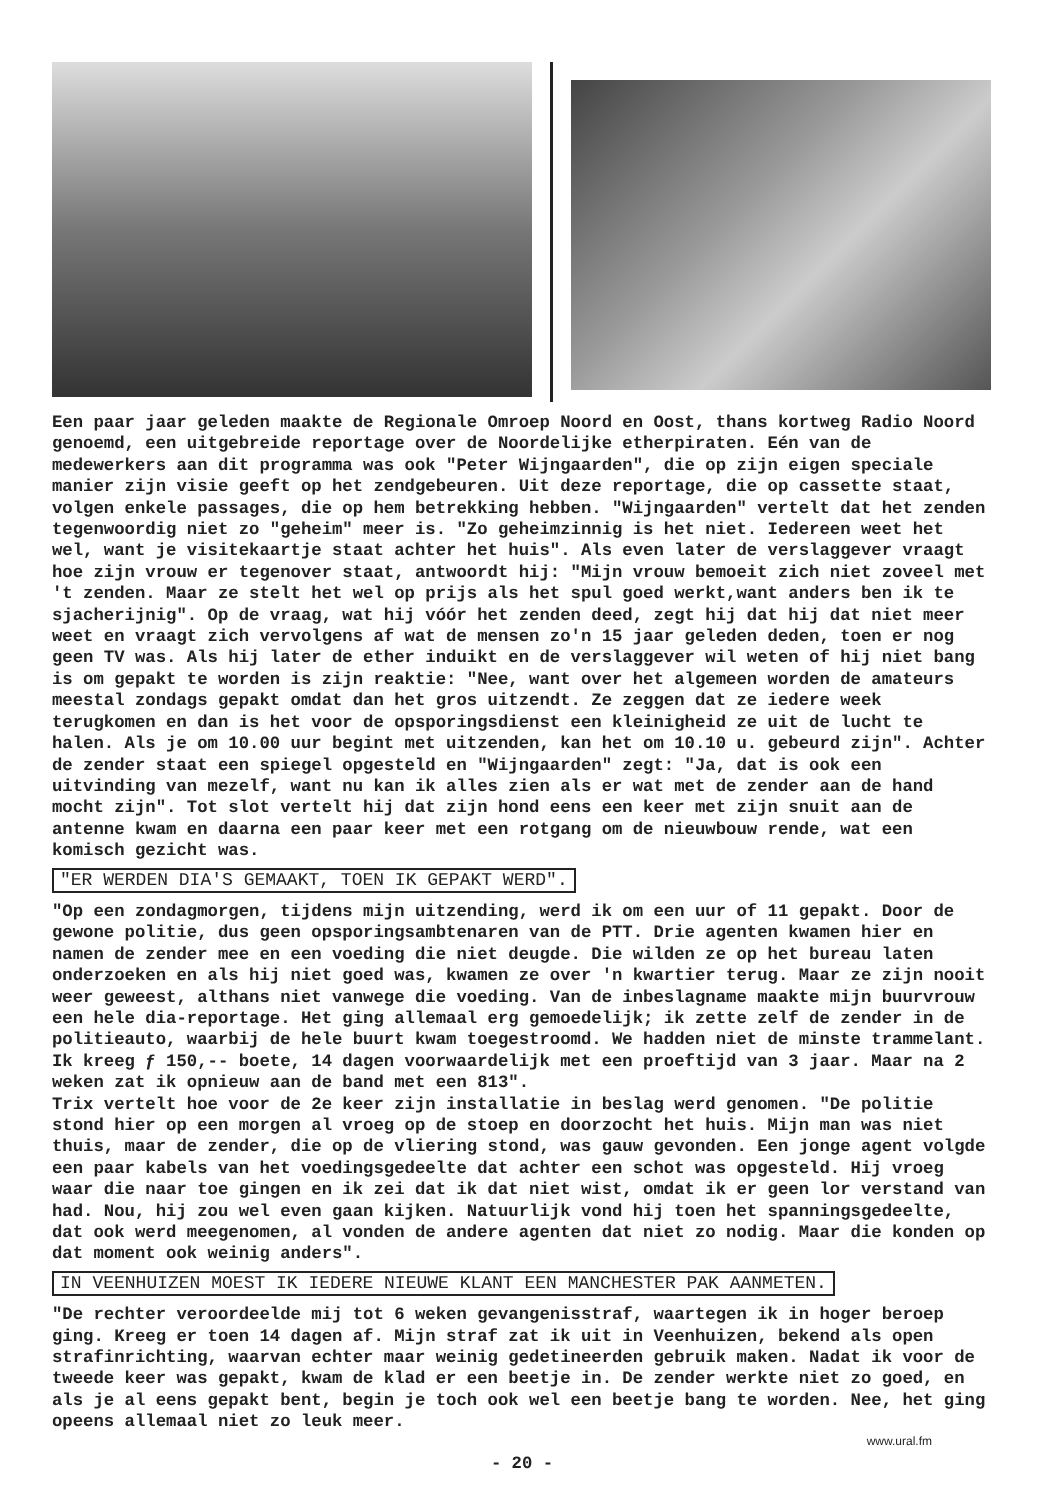Een paar jaar geleden maakte de Regionale Omroep Noord en Oost, thans kortweg Radio Noord genoemd, een uitgebreide reportage over de Noordelijke etherpiraten. Eén van de medewerkers aan dit programma was ook "Peter Wijngaarden", die op zijn eigen speciale manier zijn visie geeft op het zendgebeuren. Uit deze reportage, die op cassette staat, volgen enkele passages, die op hem betrekking hebben. "Wijngaarden" vertelt dat het zenden tegenwoordig niet zo "geheim" meer is. "Zo geheimzinnig is het niet. Iedereen weet het wel, want je visitekaartje staat achter het huis". Als even later de verslaggever vraagt hoe zijn vrouw er tegenover staat, antwoordt hij: "Mijn vrouw bemoeit zich niet zoveel met 't zenden. Maar ze stelt het wel op prijs als het spul goed werkt,want anders ben ik te sjacherijnig". Op de vraag, wat hij vóór het zenden deed, zegt hij dat hij dat niet meer weet en vraagt zich vervolgens af wat de mensen zo'n 15 jaar geleden deden, toen er nog geen TV was. Als hij later de ether induikt en de verslaggever wil weten of hij niet bang is om gepakt te worden is zijn reaktie: "Nee, want over het algemeen worden de amateurs meestal zondags gepakt omdat dan het gros uitzendt. Ze zeggen dat ze iedere week terugkomen en dan is het voor de opsporingsdienst een kleinigheid ze uit de lucht te halen. Als je om 10.00 uur begint met uitzenden, kan het om 10.10 u. gebeurd zijn". Achter de zender staat een spiegel opgesteld en "Wijngaarden" zegt: "Ja, dat is ook een uitvinding van mezelf, want nu kan ik alles zien als er wat met de zender aan de hand mocht zijn". Tot slot vertelt hij dat zijn hond eens een keer met zijn snuit aan de antenne kwam en daarna een paar keer met een rotgang om de nieuwbouw rende, wat een komisch gezicht was.
"ER WERDEN DIA'S GEMAAKT, TOEN IK GEPAKT WERD".
"Op een zondagmorgen, tijdens mijn uitzending, werd ik om een uur of 11 gepakt. Door de gewone politie, dus geen opsporingsambtenaren van de PTT. Drie agenten kwamen hier en namen de zender mee en een voeding die niet deugde. Die wilden ze op het bureau laten onderzoeken en als hij niet goed was, kwamen ze over 'n kwartier terug. Maar ze zijn nooit weer geweest, althans niet vanwege die voeding. Van de inbeslagname maakte mijn buurvrouw een hele dia-reportage. Het ging allemaal erg gemoedelijk; ik zette zelf de zender in de politieauto, waarbij de hele buurt kwam toegestroomd. We hadden niet de minste trammelant. Ik kreeg ƒ 150,-- boete, 14 dagen voorwaardelijk met een proeftijd van 3 jaar. Maar na 2 weken zat ik opnieuw aan de band met een 813".
Trix vertelt hoe voor de 2e keer zijn installatie in beslag werd genomen. "De politie stond hier op een morgen al vroeg op de stoep en doorzocht het huis. Mijn man was niet thuis, maar de zender, die op de vliering stond, was gauw gevonden. Een jonge agent volgde een paar kabels van het voedingsgedeelte dat achter een schot was opgesteld. Hij vroeg waar die naar toe gingen en ik zei dat ik dat niet wist, omdat ik er geen lor verstand van had. Nou, hij zou wel even gaan kijken. Natuurlijk vond hij toen het spanningsgedeelte, dat ook werd meegenomen, al vonden de andere agenten dat niet zo nodig. Maar die konden op dat moment ook weinig anders".
IN VEENHUIZEN MOEST IK IEDERE NIEUWE KLANT EEN MANCHESTER PAK AANMETEN.
"De rechter veroordeelde mij tot 6 weken gevangenisstraf, waartegen ik in hoger beroep ging. Kreeg er toen 14 dagen af. Mijn straf zat ik uit in Veenhuizen, bekend als open strafinrichting, waarvan echter maar weinig gedetineerden gebruik maken. Nadat ik voor de tweede keer was gepakt, kwam de klad er een beetje in. De zender werkte niet zo goed, en als je al eens gepakt bent, begin je toch ook wel een beetje bang te worden. Nee, het ging opeens allemaal niet zo leuk meer.
- 20 -
www.ural.fm